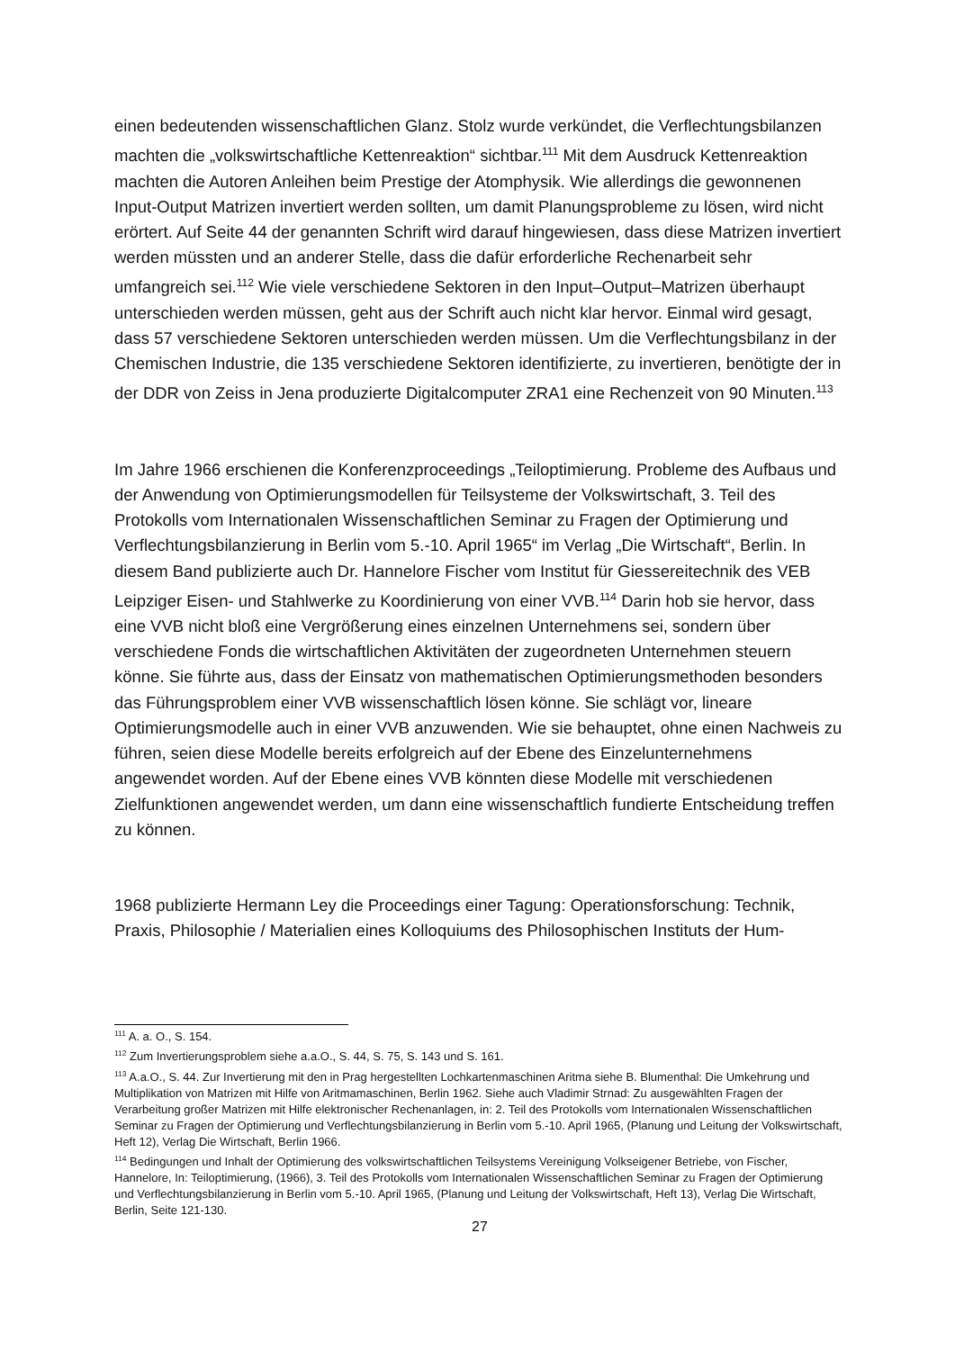einen bedeutenden wissenschaftlichen Glanz. Stolz wurde verkündet, die Verflechtungsbilanzen machten die „volkswirtschaftliche Kettenreaktion“ sichtbar.<sup>111</sup> Mit dem Ausdruck Kettenreaktion machten die Autoren Anleihen beim Prestige der Atomphysik. Wie allerdings die gewonnenen Input-Output Matrizen invertiert werden sollten, um damit Planungsprobleme zu lösen, wird nicht erörtert. Auf Seite 44 der genannten Schrift wird darauf hingewiesen, dass diese Matrizen invertiert werden müssten und an anderer Stelle, dass die dafür erforderliche Rechenarbeit sehr umfangreich sei.<sup>112</sup> Wie viele verschiedene Sektoren in den Input–Output–Matrizen überhaupt unterschieden werden müssen, geht aus der Schrift auch nicht klar hervor. Einmal wird gesagt, dass 57 verschiedene Sektoren unterschieden werden müssen. Um die Verflechtungsbilanz in der Chemischen Industrie, die 135 verschiedene Sektoren identifizierte, zu invertieren, benötigte der in der DDR von Zeiss in Jena produzierte Digitalcomputer ZRA1 eine Rechenzeit von 90 Minuten.<sup>113</sup>
Im Jahre 1966 erschienen die Konferenzproceedings „Teiloptimierung. Probleme des Aufbaus und der Anwendung von Optimierungsmodellen für Teilsysteme der Volkswirtschaft, 3. Teil des Protokolls vom Internationalen Wissenschaftlichen Seminar zu Fragen der Optimierung und Verflechtungsbilanzierung in Berlin vom 5.-10. April 1965“ im Verlag „Die Wirtschaft“, Berlin. In diesem Band publizierte auch Dr. Hannelore Fischer vom Institut für Giessereitechnik des VEB Leipziger Eisen- und Stahlwerke zu Koordinierung von einer VVB.<sup>114</sup> Darin hob sie hervor, dass eine VVB nicht bloß eine Vergrößerung eines einzelnen Unternehmens sei, sondern über verschiedene Fonds die wirtschaftlichen Aktivitäten der zugeordneten Unternehmen steuern könne. Sie führte aus, dass der Einsatz von mathematischen Optimierungsmethoden besonders das Führungsproblem einer VVB wissenschaftlich lösen könne. Sie schlägt vor, lineare Optimierungsmodelle auch in einer VVB anzuwenden. Wie sie behauptet, ohne einen Nachweis zu führen, seien diese Modelle bereits erfolgreich auf der Ebene des Einzelunternehmens angewendet worden. Auf der Ebene eines VVB könnten diese Modelle mit verschiedenen Zielfunktionen angewendet werden, um dann eine wissenschaftlich fundierte Entscheidung treffen zu können.
1968 publizierte Hermann Ley die Proceedings einer Tagung: Operationsforschung: Technik, Praxis, Philosophie / Materialien eines Kolloquiums des Philosophischen Instituts der Hum-
<sup>111</sup> A. a. O., S. 154.
<sup>112</sup> Zum Invertierungsproblem siehe a.a.O., S. 44, S. 75, S. 143 und S. 161.
<sup>113</sup> A.a.O., S. 44. Zur Invertierung mit den in Prag hergestellten Lochkartenmaschinen Aritma siehe B. Blumenthal: Die Umkehrung und Multiplikation von Matrizen mit Hilfe von Aritmamaschinen, Berlin 1962. Siehe auch Vladimir Strnad: Zu ausgewählten Fragen der Verarbeitung großer Matrizen mit Hilfe elektronischer Rechenanlagen, in: 2. Teil des Protokolls vom Internationalen Wissenschaftlichen Seminar zu Fragen der Optimierung und Verflechtungsbilanzierung in Berlin vom 5.-10. April 1965, (Planung und Leitung der Volkswirtschaft, Heft 12), Verlag Die Wirtschaft, Berlin 1966.
<sup>114</sup> Bedingungen und Inhalt der Optimierung des volkswirtschaftlichen Teilsystems Vereinigung Volkseigener Betriebe, von Fischer, Hannelore, In: Teiloptimierung, (1966), 3. Teil des Protokolls vom Internationalen Wissenschaftlichen Seminar zu Fragen der Optimierung und Verflechtungsbilanzierung in Berlin vom 5.-10. April 1965, (Planung und Leitung der Volkswirtschaft, Heft 13), Verlag Die Wirtschaft, Berlin, Seite 121-130.
27